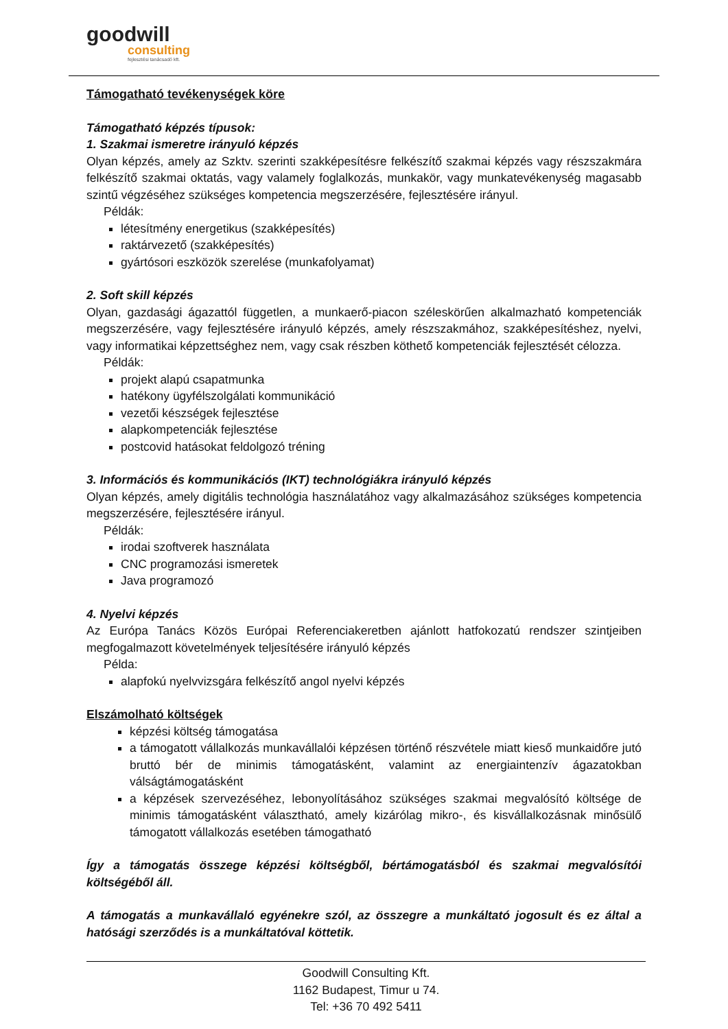goodwill
consulting
fejlesztési tanácsadó kft.
Támogatható tevékenységek köre
Támogatható képzés típusok:
1. Szakmai ismeretre irányuló képzés
Olyan képzés, amely az Szktv. szerinti szakképesítésre felkészítő szakmai képzés vagy részszakmára felkészítő szakmai oktatás, vagy valamely foglalkozás, munkakör, vagy munkatevékenység magasabb szintű végzéséhez szükséges kompetencia megszerzésére, fejlesztésére irányul.
Példák:
létesítmény energetikus (szakképesítés)
raktárvezető (szakképesítés)
gyártósori eszközök szerelése (munkafolyamat)
2. Soft skill képzés
Olyan, gazdasági ágazattól független, a munkaerő-piacon széleskörűen alkalmazható kompetenciák megszerzésére, vagy fejlesztésére irányuló képzés, amely részszakmához, szakképesítéshez, nyelvi, vagy informatikai képzettséghez nem, vagy csak részben köthető kompetenciák fejlesztését célozza.
Példák:
projekt alapú csapatmunka
hatékony ügyfélszolgálati kommunikáció
vezetői készségek fejlesztése
alapkompetenciák fejlesztése
postcovid hatásokat feldolgozó tréning
3. Információs és kommunikációs (IKT) technológiákra irányuló képzés
Olyan képzés, amely digitális technológia használatához vagy alkalmazásához szükséges kompetencia megszerzésére, fejlesztésére irányul.
Példák:
irodai szoftverek használata
CNC programozási ismeretek
Java programozó
4. Nyelvi képzés
Az Európa Tanács Közös Európai Referenciakeretben ajánlott hatfokozatú rendszer szintjeiben megfogalmazott követelmények teljesítésére irányuló képzés
Példa:
alapfokú nyelvvizsgára felkészítő angol nyelvi képzés
Elszámolható költségek
képzési költség támogatása
a támogatott vállalkozás munkavállalói képzésen történő részvétele miatt kieső munkaidőre jutó bruttó bér de minimis támogatásként, valamint az energiaintenzív ágazatokban válságtámogatásként
a képzések szervezéséhez, lebonyolításához szükséges szakmai megvalósító költsége de minimis támogatásként választható, amely kizárólag mikro-, és kisvállalkozásnak minősülő támogatott vállalkozás esetében támogatható
Így a támogatás összege képzési költségből, bértámogatásból és szakmai megvalósítói költségéből áll.
A támogatás a munkavállaló egyénekre szól, az összegre a munkáltató jogosult és ez által a hatósági szerződés is a munkáltatóval köttetik.
Goodwill Consulting Kft.
1162 Budapest, Timur u 74.
Tel: +36 70 492 5411